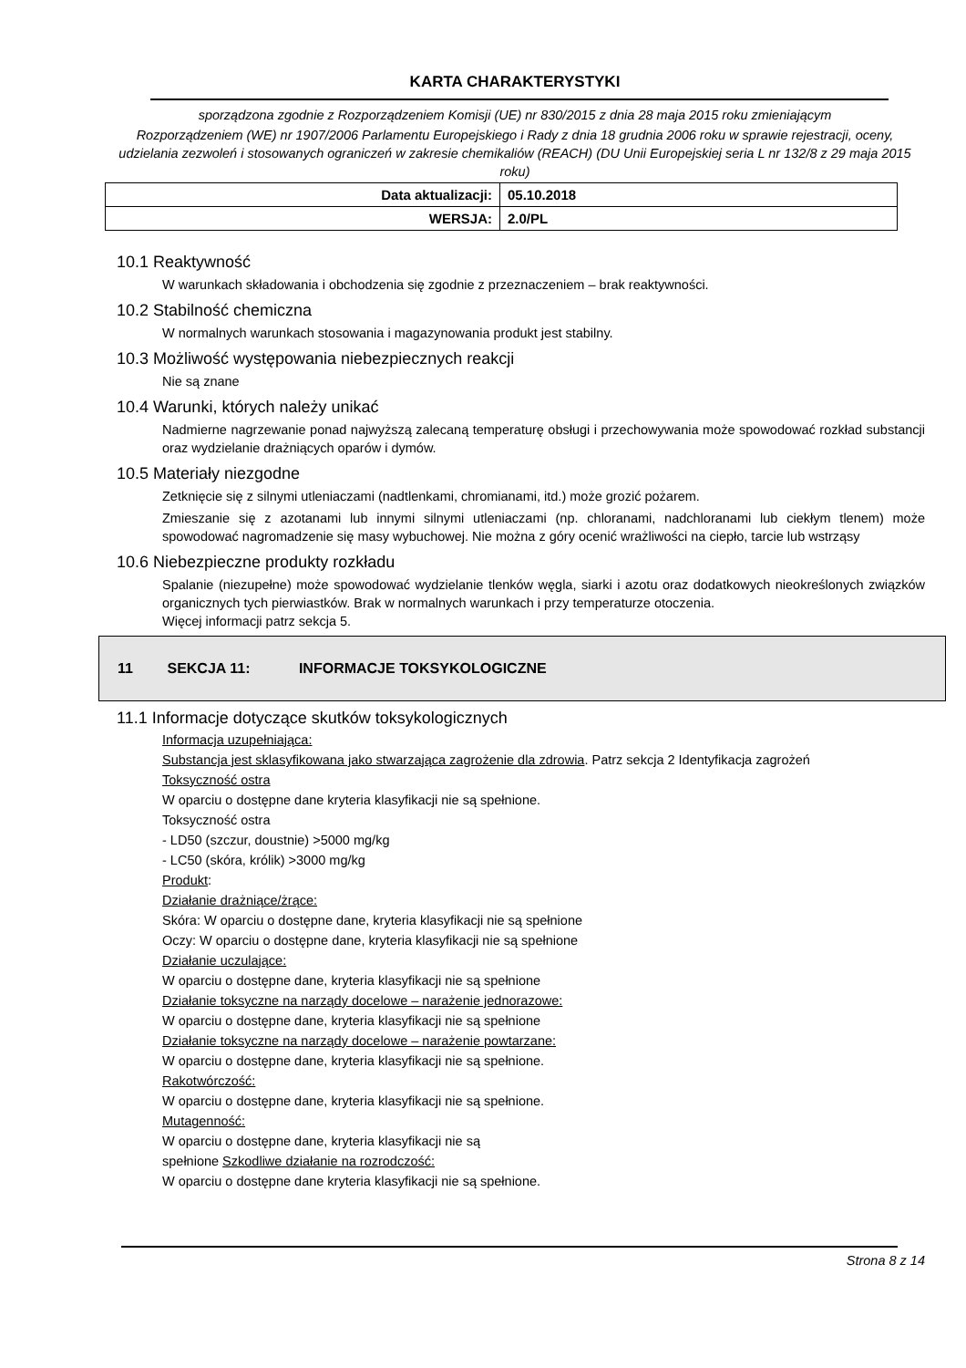KARTA CHARAKTERYSTYKI
sporządzona zgodnie z Rozporządzeniem Komisji (UE) nr 830/2015 z dnia 28 maja 2015 roku zmieniającym
Rozporządzeniem (WE) nr 1907/2006 Parlamentu Europejskiego i Rady z dnia 18 grudnia 2006 roku w sprawie rejestracji, oceny, udzielania zezwoleń i stosowanych ograniczeń w zakresie chemikaliów (REACH) (DU Unii Europejskiej seria L nr 132/8 z 29 maja 2015 roku)
| Data aktualizacji: | 05.10.2018 |
| WERSJA: | 2.0/PL |
10.1 Reaktywność
W warunkach składowania i obchodzenia się zgodnie z przeznaczeniem – brak reaktywności.
10.2 Stabilność chemiczna
W normalnych warunkach stosowania i magazynowania produkt jest stabilny.
10.3 Możliwość występowania niebezpiecznych reakcji
Nie są znane
10.4 Warunki, których należy unikać
Nadmierne nagrzewanie ponad najwyższą zalecaną temperaturę obsługi i przechowywania może spowodować rozkład substancji oraz wydzielanie drażniących oparów i dymów.
10.5 Materiały niezgodne
Zetknięcie się z silnymi utleniaczami (nadtlenkami, chromianami, itd.) może grozić pożarem.
Zmieszanie się z azotanami lub innymi silnymi utleniaczami (np. chloranami, nadchloranami lub ciekłym tlenem) może spowodować nagromadzenie się masy wybuchowej. Nie można z góry ocenić wrażliwości na ciepło, tarcie lub wstrząsy
10.6 Niebezpieczne produkty rozkładu
Spalanie (niezupełne) może spowodować wydzielanie tlenków węgla, siarki i azotu oraz dodatkowych nieokreślonych związków organicznych tych pierwiastków. Brak w normalnych warunkach i przy temperaturze otoczenia.
Więcej informacji patrz sekcja 5.
11 SEKCJA 11: INFORMACJE TOKSYKOLOGICZNE
11.1 Informacje dotyczące skutków toksykologicznych
Informacja uzupełniająca:
Substancja jest sklasyfikowana jako stwarzająca zagrożenie dla zdrowia. Patrz sekcja 2 Identyfikacja zagrożeń
Toksyczność ostra
W oparciu o dostępne dane kryteria klasyfikacji nie są spełnione.
Toksyczność ostra
- LD50 (szczur, doustnie) >5000 mg/kg
- LC50 (skóra, królik) >3000 mg/kg
Produkt:
Działanie drażniące/żrące:
Skóra: W oparciu o dostępne dane, kryteria klasyfikacji nie są spełnione
Oczy: W oparciu o dostępne dane, kryteria klasyfikacji nie są spełnione
Działanie uczulające:
W oparciu o dostępne dane, kryteria klasyfikacji nie są spełnione
Działanie toksyczne na narządy docelowe – narażenie jednorazowe:
W oparciu o dostępne dane, kryteria klasyfikacji nie są spełnione
Działanie toksyczne na narządy docelowe – narażenie powtarzane:
W oparciu o dostępne dane, kryteria klasyfikacji nie są spełnione.
Rakotwórczość:
W oparciu o dostępne dane, kryteria klasyfikacji nie są spełnione.
Mutagenność:
W oparciu o dostępne dane, kryteria klasyfikacji nie są
spełnione Szkodliwe działanie na rozrodczość:
W oparciu o dostępne dane kryteria klasyfikacji nie są spełnione.
Strona 8 z 14